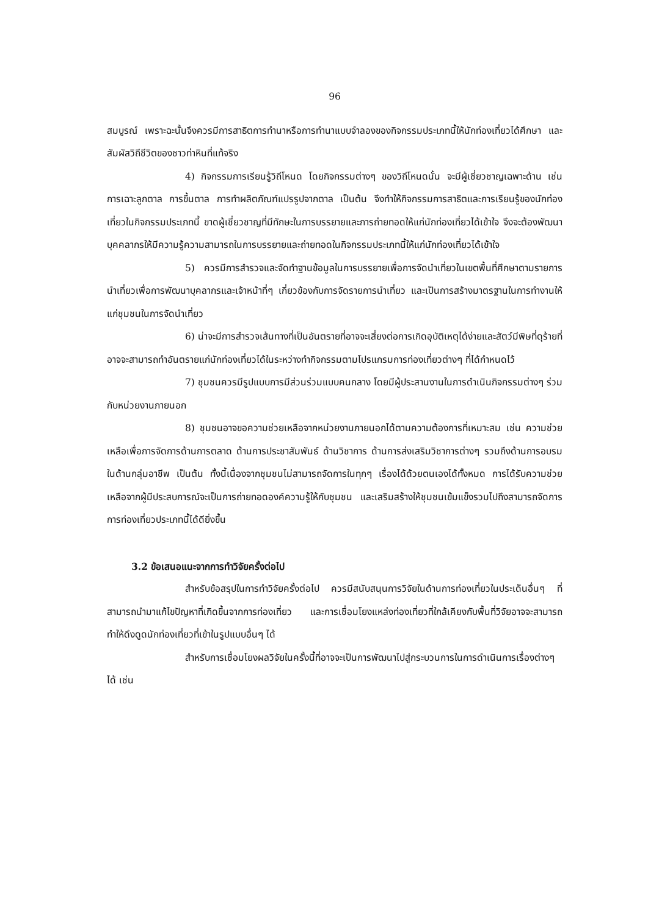96
สมบูรณ์ เพราะฉะนั้นจึงควรมีการสาธิตการทำนาหรือการทำนาแบบจำลองของกิจกรรมประเภทนี้ให้นักท่องเที่ยวได้ศึกษา และสัมผัสวิถีชีวิตของชาวท่าหินที่แท้จริง
4) กิจกรรมการเรียนรู้วิถีโหนด โดยกิจกรรมต่างๆ ของวิถีโหนดนั้น จะมีผู้เชี่ยวชาญเฉพาะด้าน เช่น การเฉาะลูกตาล การขึ้นตาล การทำผลิตภัณฑ์แปรรูปจากตาล เป็นต้น จึงทำให้กิจกรรมการสาธิตและการเรียนรู้ของนักท่องเที่ยวในกิจกรรมประเภทนี้ ขาดผู้เชี่ยวชาญที่มีทักษะในการบรรยายและการถ่ายทอดให้แก่นักท่องเที่ยวได้เข้าใจ จึงจะต้องพัฒนาบุคคลากรให้มีความรู้ความสามารถในการบรรยายและถ่ายทอดในกิจกรรมประเภทนี้ให้แก่นักท่องเที่ยวได้เข้าใจ
5) ควรมีการสำรวจและจัดทำฐานข้อมูลในการบรรยายเพื่อการจัดนำเที่ยวในเขตพื้นที่ศึกษาตามรายการนำเที่ยวเพื่อการพัฒนาบุคลากรและเจ้าหน้าที่ๆ เกี่ยวข้องกับการจัดรายการนำเที่ยว และเป็นการสร้างมาตรฐานในการทำงานให้แก่ชุมชนในการจัดนำเที่ยว
6) น่าจะมีการสำรวจเส้นทางที่เป็นอันตรายที่อาจจะเสี่ยงต่อการเกิดอุบัติเหตุได้ง่ายและสัตว์มีพิษที่ดุร้ายที่อาจจะสามารถทำอันตรายแก่นักท่องเที่ยวได้ในระหว่างทำกิจกรรมตามโปรแกรมการท่องเที่ยวต่างๆ ที่ได้กำหนดไว้
7) ชุมชนควรมีรูปแบบการมีส่วนร่วมแบบคนกลาง โดยมีผู้ประสานงานในการดำเนินกิจกรรมต่างๆ ร่วมกับหน่วยงานภายนอก
8) ชุมชนอาจขอความช่วยเหลือจากหน่วยงานภายนอกได้ตามความต้องการที่เหมาะสม เช่น ความช่วยเหลือเพื่อการจัดการด้านการตลาด ด้านการประชาสัมพันธ์ ด้านวิชาการ ด้านการส่งเสริมวิชาการต่างๆ รวมถึงด้านการอบรมในด้านกลุ่มอาชีพ เป็นต้น ทั้งนี้เนื่องจากชุมชนไม่สามารถจัดการในทุกๆ เรื่องได้ด้วยตนเองได้ทั้งหมด การได้รับความช่วยเหลือจากผู้มีประสบการณ์จะเป็นการถ่ายทอดองค์ความรู้ให้กับชุมชน และเสริมสร้างให้ชุมชนเข้มแข็งรวมไปถึงสามารถจัดการการท่องเที่ยวประเภทนี้ได้ดียิ่งขึ้น
3.2 ข้อเสนอแนะจากการทำวิจัยครั้งต่อไป
สำหรับข้อสรุปในการทำวิจัยครั้งต่อไป ควรมีสนับสนุนการวิจัยในด้านการท่องเที่ยวในประเด็นอื่นๆ ที่สามารถนำมาแก้ไขปัญหาที่เกิดขึ้นจากการท่องเที่ยว และการเชื่อมโยงแหล่งท่องเที่ยวที่ใกล้เคียงกับพื้นที่วิจัยอาจจะสามารถทำให้ดึงดูดนักท่องเที่ยวที่เข้าในรูปแบบอื่นๆ ได้
สำหรับการเชื่อมโยงผลวิจัยในครั้งนี้ที่อาจจะเป็นการพัฒนาไปสู่กระบวนการในการดำเนินการเรื่องต่างๆ ได้ เช่น